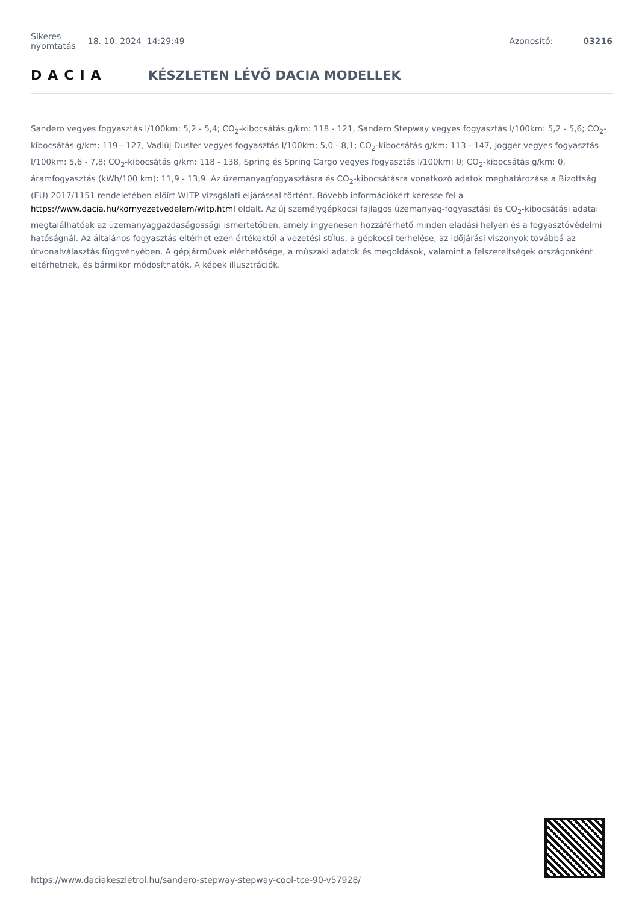Sikeres
nyomtatás 18. 10. 2024 14:29:49 Azonosító: 03216
DACIA KÉSZLETEN LÉVŐ DACIA MODELLEK
Sandero vegyes fogyasztás l/100km: 5,2 - 5,4; CO<sub>2</sub>-kibocsátás g/km: 118 - 121, Sandero Stepway vegyes fogyasztás l/100km: 5,2 - 5,6; CO<sub>2</sub>-kibocsátás g/km: 119 - 127, Vadiúj Duster vegyes fogyasztás l/100km: 5,0 - 8,1; CO<sub>2</sub>-kibocsátás g/km: 113 - 147, Jogger vegyes fogyasztás l/100km: 5,6 - 7,8; CO<sub>2</sub>-kibocsátás g/km: 118 - 138, Spring és Spring Cargo vegyes fogyasztás l/100km: 0; CO<sub>2</sub>-kibocsátás g/km: 0, áramfogyasztás (kWh/100 km): 11,9 - 13,9. Az üzemanyagfogyasztásra és CO<sub>2</sub>-kibocsátásra vonatkozó adatok meghatározása a Bizottság (EU) 2017/1151 rendeletében előírt WLTP vizsgálati eljárással történt. Bővebb információkért keresse fel a https://www.dacia.hu/kornyezetvedelem/wltp.html oldalt. Az új személygépkocsi fajlagos üzemanyag-fogyasztási és CO<sub>2</sub>-kibocsátási adatai megtalálhatóak az üzemanyaggazdaságossági ismertetőben, amely ingyenesen hozzáférhető minden eladási helyen és a fogyasztóvédelmi hatóságnál. Az általános fogyasztás eltérhet ezen értékektől a vezetési stílus, a gépkocsi terhelése, az időjárási viszonyok továbbá az útvonalválasztás függvényében. A gépjárművek elérhetősége, a műszaki adatok és megoldások, valamint a felszereltségek országonként eltérhetnek, és bármikor módosíthatók. A képek illusztrációk.
https://www.daciakeszletrol.hu/sandero-stepway-stepway-cool-tce-90-v57928/